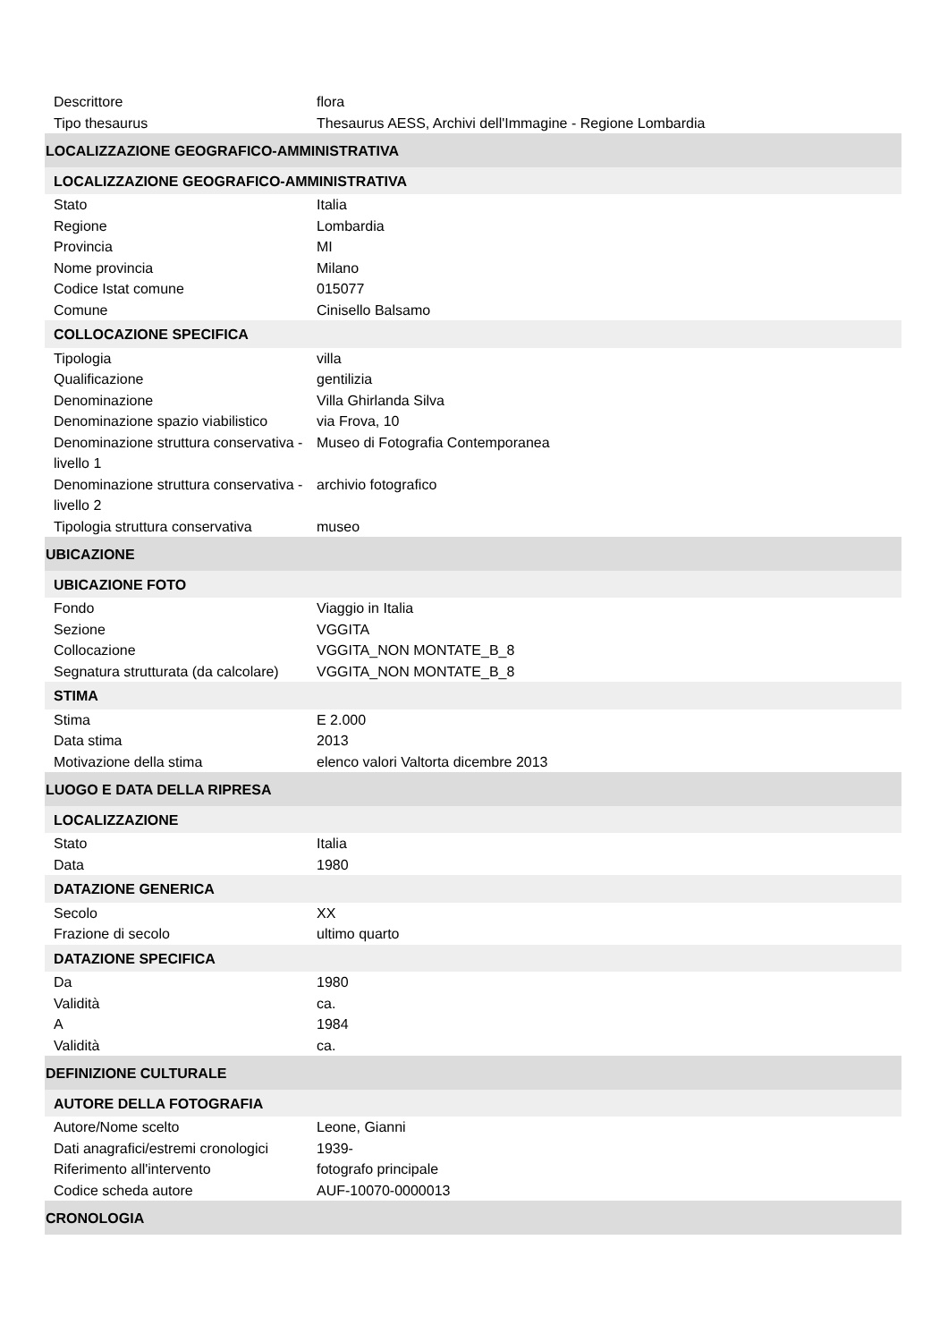| Descrittore | flora |
| Tipo thesaurus | Thesaurus AESS, Archivi dell'Immagine - Regione Lombardia |
| LOCALIZZAZIONE GEOGRAFICO-AMMINISTRATIVA | |
| LOCALIZZAZIONE GEOGRAFICO-AMMINISTRATIVA | |
| Stato | Italia |
| Regione | Lombardia |
| Provincia | MI |
| Nome provincia | Milano |
| Codice Istat comune | 015077 |
| Comune | Cinisello Balsamo |
| COLLOCAZIONE SPECIFICA | |
| Tipologia | villa |
| Qualificazione | gentilizia |
| Denominazione | Villa Ghirlanda Silva |
| Denominazione spazio viabilistico | via Frova, 10 |
| Denominazione struttura conservativa - livello 1 | Museo di Fotografia Contemporanea |
| Denominazione struttura conservativa - livello 2 | archivio fotografico |
| Tipologia struttura conservativa | museo |
| UBICAZIONE | |
| UBICAZIONE FOTO | |
| Fondo | Viaggio in Italia |
| Sezione | VGGITA |
| Collocazione | VGGITA_NON MONTATE_B_8 |
| Segnatura strutturata (da calcolare) | VGGITA_NON MONTATE_B_8 |
| STIMA | |
| Stima | E 2.000 |
| Data stima | 2013 |
| Motivazione della stima | elenco valori Valtorta dicembre 2013 |
| LUOGO E DATA DELLA RIPRESA | |
| LOCALIZZAZIONE | |
| Stato | Italia |
| Data | 1980 |
| DATAZIONE GENERICA | |
| Secolo | XX |
| Frazione di secolo | ultimo quarto |
| DATAZIONE SPECIFICA | |
| Da | 1980 |
| Validità | ca. |
| A | 1984 |
| Validità | ca. |
| DEFINIZIONE CULTURALE | |
| AUTORE DELLA FOTOGRAFIA | |
| Autore/Nome scelto | Leone, Gianni |
| Dati anagrafici/estremi cronologici | 1939- |
| Riferimento all'intervento | fotografo principale |
| Codice scheda autore | AUF-10070-0000013 |
| CRONOLOGIA | |